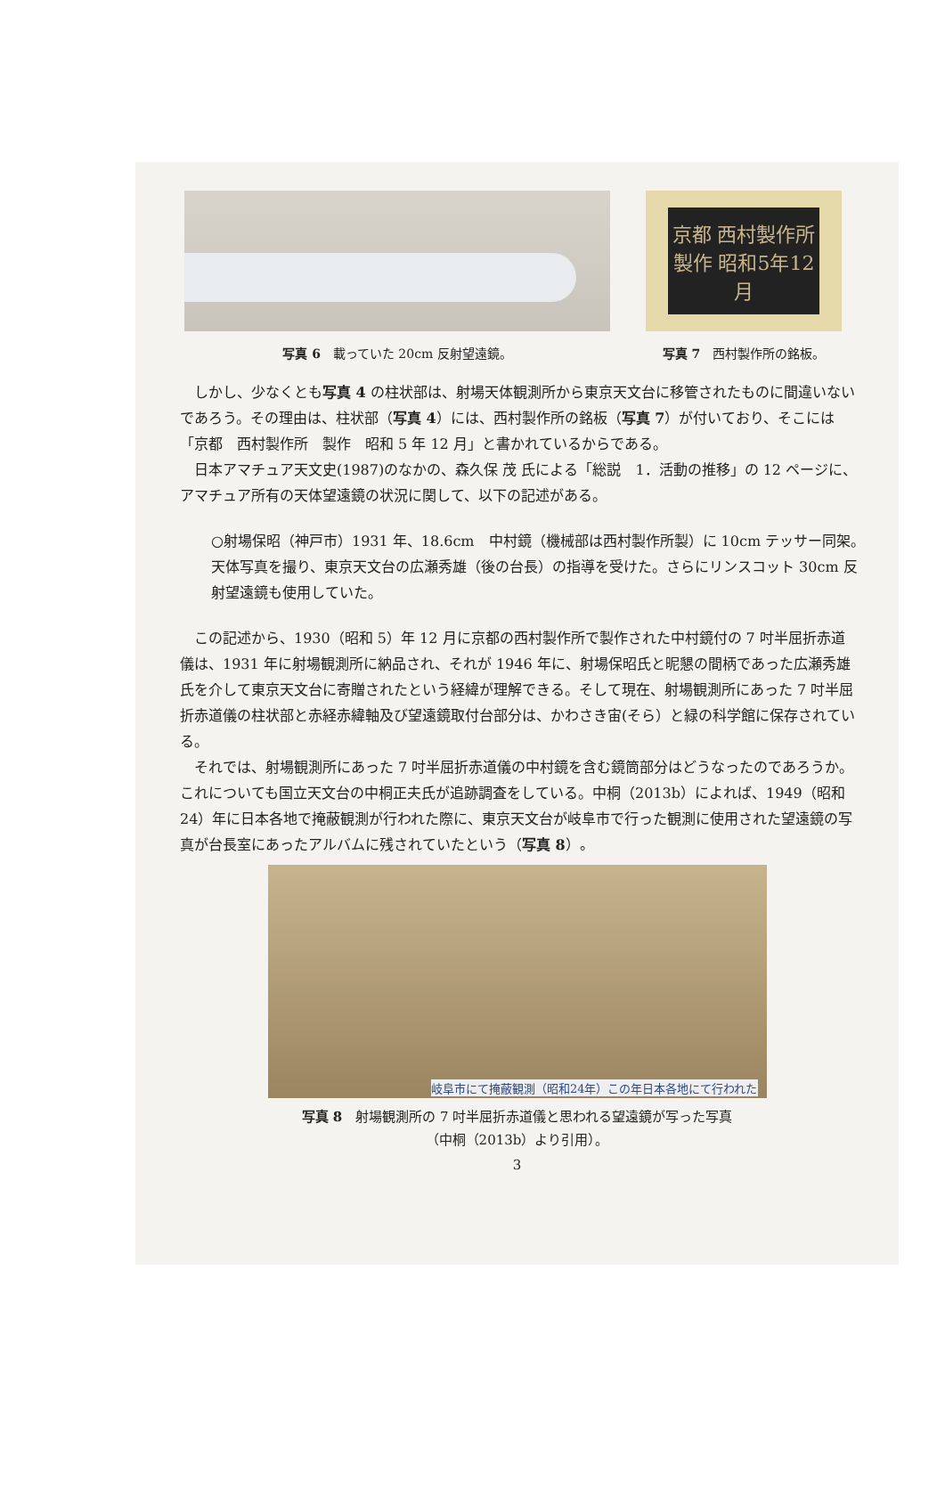写真 6　載っていた 20cm 反射望遠鏡。
京都 西村製作所 製作 昭和5年12月
写真 7　西村製作所の銘板。
しかし、少なくとも写真 4 の柱状部は、射場天体観測所から東京天文台に移管されたものに間違いないであろう。その理由は、柱状部（写真 4）には、西村製作所の銘板（写真 7）が付いており、そこには「京都　西村製作所　製作　昭和 5 年 12 月」と書かれているからである。
日本アマチュア天文史(1987)のなかの、森久保 茂 氏による「総説　1．活動の推移」の 12 ページに、アマチュア所有の天体望遠鏡の状況に関して、以下の記述がある。
○射場保昭（神戸市）1931 年、18.6cm　中村鏡（機械部は西村製作所製）に 10cm テッサー同架。天体写真を撮り、東京天文台の広瀬秀雄（後の台長）の指導を受けた。さらにリンスコット 30cm 反射望遠鏡も使用していた。
この記述から、1930（昭和 5）年 12 月に京都の西村製作所で製作された中村鏡付の 7 吋半屈折赤道儀は、1931 年に射場観測所に納品され、それが 1946 年に、射場保昭氏と昵懇の間柄であった広瀬秀雄氏を介して東京天文台に寄贈されたという経緯が理解できる。そして現在、射場観測所にあった 7 吋半屈折赤道儀の柱状部と赤経赤緯軸及び望遠鏡取付台部分は、かわさき宙(そら）と緑の科学館に保存されている。
それでは、射場観測所にあった 7 吋半屈折赤道儀の中村鏡を含む鏡筒部分はどうなったのであろうか。これについても国立天文台の中桐正夫氏が追跡調査をしている。中桐（2013b）によれば、1949（昭和 24）年に日本各地で掩蔽観測が行われた際に、東京天文台が岐阜市で行った観測に使用された望遠鏡の写真が台長室にあったアルバムに残されていたという（写真 8）。
岐阜市にて掩蔽観測（昭和24年）この年日本各地にて行われた
写真 8　射場観測所の 7 吋半屈折赤道儀と思われる望遠鏡が写った写真
（中桐（2013b）より引用）。
3